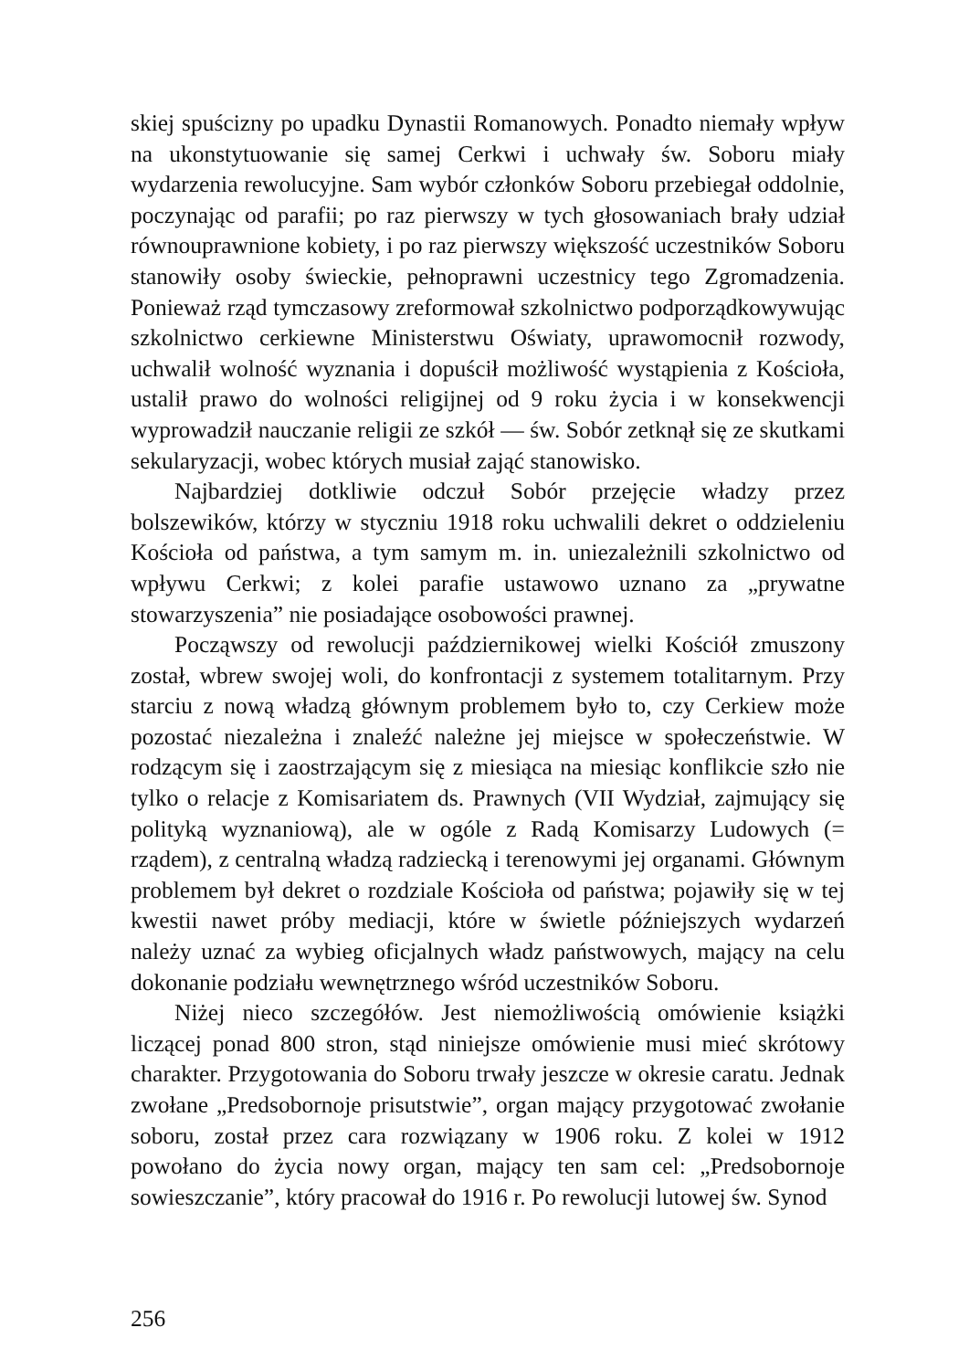skiej spuścizny po upadku Dynastii Romanowych. Ponadto niemały wpływ na ukonstytuowanie się samej Cerkwi i uchwały św. Soboru miały wydarzenia rewolucyjne. Sam wybór członków Soboru przebiegał oddolnie, poczynając od parafii; po raz pierwszy w tych głosowaniach brały udział równouprawnione kobiety, i po raz pierwszy większość uczestników Soboru stanowiły osoby świeckie, pełnoprawni uczestnicy tego Zgromadzenia. Ponieważ rząd tymczasowy zreformował szkolnictwo podporządkowywując szkolnictwo cerkiewne Ministerstwu Oświaty, uprawomocnił rozwody, uchwalił wolność wyznania i dopuścił możliwość wystąpienia z Kościoła, ustalił prawo do wolności religijnej od 9 roku życia i w konsekwencji wyprowadził nauczanie religii ze szkół — św. Sobór zetknął się ze skutkami sekularyzacji, wobec których musiał zająć stanowisko.
Najbardziej dotkliwie odczuł Sobór przejęcie władzy przez bolszewików, którzy w styczniu 1918 roku uchwalili dekret o oddzieleniu Kościoła od państwa, a tym samym m. in. uniezależnili szkolnictwo od wpływu Cerkwi; z kolei parafie ustawowo uznano za „prywatne stowarzyszenia” nie posiadające osobowości prawnej.
Począwszy od rewolucji październikowej wielki Kościół zmuszony został, wbrew swojej woli, do konfrontacji z systemem totalitarnym. Przy starciu z nową władzą głównym problemem było to, czy Cerkiew może pozostać niezależna i znaleźć należne jej miejsce w społeczeństwie. W rodzącym się i zaostrzającym się z miesiąca na miesiąc konflikcie szło nie tylko o relacje z Komisariatem ds. Prawnych (VII Wydział, zajmujący się polityką wyznaniową), ale w ogóle z Radą Komisarzy Ludowych (= rządem), z centralną władzą radziecką i terenowymi jej organami. Głównym problemem był dekret o rozdziale Kościoła od państwa; pojawiły się w tej kwestii nawet próby mediacji, które w świetle późniejszych wydarzeń należy uznać za wybieg oficjalnych władz państwowych, mający na celu dokonanie podziału wewnętrznego wśród uczestników Soboru.
Niżej nieco szczegółów. Jest niemożliwością omówienie książki liczącej ponad 800 stron, stąd niniejsze omówienie musi mieć skrótowy charakter. Przygotowania do Soboru trwały jeszcze w okresie caratu. Jednak zwołane „Predsobornoje prisutstwie”, organ mający przygotować zwołanie soboru, został przez cara rozwiązany w 1906 roku. Z kolei w 1912 powołano do życia nowy organ, mający ten sam cel: „Predsobornoje sowieszczanie”, który pracował do 1916 r. Po rewolucji lutowej św. Synod
256